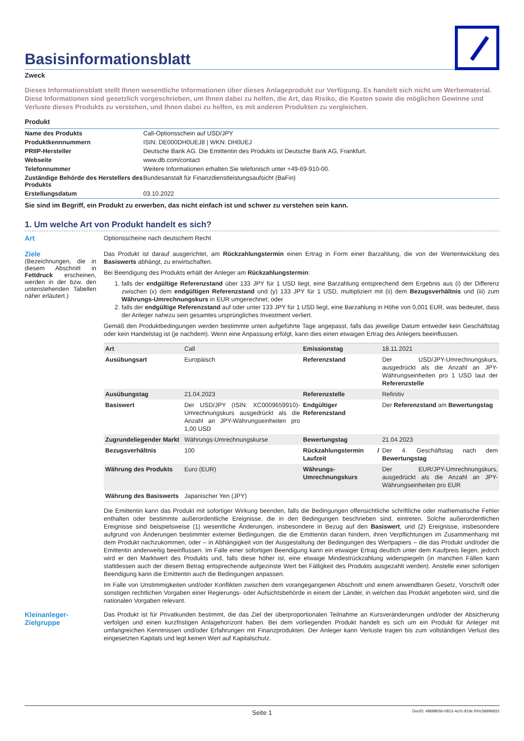Basisinformationsblatt
Zweck
Dieses Informationsblatt stellt Ihnen wesentliche Informationen über dieses Anlageprodukt zur Verfügung. Es handelt sich nicht um Werbematerial. Diese Informationen sind gesetzlich vorgeschrieben, um Ihnen dabei zu helfen, die Art, das Risiko, die Kosten sowie die möglichen Gewinne und Verluste dieses Produkts zu verstehen, und Ihnen dabei zu helfen, es mit anderen Produkten zu vergleichen.
Produkt
| Name des Produkts | Call-Optionsschein auf USD/JPY |
| Produktkennnummern | ISIN: DE000DH0UEJ8 / WKN: DH0UEJ |
| PRIIP-Hersteller | Deutsche Bank AG. Die Emittentin des Produkts ist Deutsche Bank AG, Frankfurt. |
| Webseite | www.db.com/contact |
| Telefonnummer | Weitere Informationen erhalten Sie telefonisch unter +49-69-910-00. |
| Zuständige Behörde des Herstellers des Produkts | Bundesanstalt für Finanzdienstleistungsaufsicht (BaFin) |
| Erstellungsdatum | 03.10.2022 |
Sie sind im Begriff, ein Produkt zu erwerben, das nicht einfach ist und schwer zu verstehen sein kann.
1. Um welche Art von Produkt handelt es sich?
Art
Optionsscheine nach deutschem Recht
Ziele
(Bezeichnungen, die in diesem Abschnitt in Fettdruck erscheinen, werden in der bzw. den untenstehenden Tabellen näher erläutert.)
Das Produkt ist darauf ausgerichtet, am Rückzahlungstermin einen Ertrag in Form einer Barzahlung, die von der Wertentwicklung des Basiswerts abhängt, zu erwirtschaften.
Bei Beendigung des Produkts erhält der Anleger am Rückzahlungstermin:
1. falls der endgültige Referenzstand über 133 JPY für 1 USD liegt, eine Barzahlung entsprechend dem Ergebnis aus (i) der Differenz zwischen (x) dem endgültigen Referenzstand und (y) 133 JPY für 1 USD, multipliziert mit (ii) dem Bezugsverhältnis und (iii) zum Währungs-Umrechnungskurs in EUR umgerechnet; oder
2. falls der endgültige Referenzstand auf oder unter 133 JPY für 1 USD liegt, eine Barzahlung in Höhe von 0,001 EUR, was bedeutet, dass der Anleger nahezu sein gesamtes ursprüngliches Investment verliert.
Gemäß den Produktbedingungen werden bestimmte unten aufgeführte Tage angepasst, falls das jeweilige Datum entweder kein Geschäftstag oder kein Handelstag ist (je nachdem). Wenn eine Anpassung erfolgt, kann dies einen etwaigen Ertrag des Anlegers beeinflussen.
| Art | Call | Emissionstag | 18.11.2021 |
| Ausübungsart | Europäisch | Referenzstand | Der USD/JPY-Umrechnungskurs, ausgedrückt als die Anzahl an JPY-Währungseinheiten pro 1 USD laut der Referenzstelle |
| Ausübungstag | 21.04.2023 | Referenzstelle | Refinitiv |
| Basiswert | Der USD/JPY (ISIN: XC0009659910)-Umrechnungskurs ausgedrückt als die Anzahl an JPY-Währungseinheiten pro 1,00 USD | Endgültiger Referenzstand | Der Referenzstand am Bewertungstag |
| Zugrundeliegender Markt | Währungs-Umrechnungskurse | Bewertungstag | 21.04.2023 |
| Bezugsverhältnis | 100 | Rückzahlungstermin / Laufzeit | Der 4. Geschäftstag nach dem Bewertungstag |
| Währung des Produkts | Euro (EUR) | Währungs-Umrechnungskurs | Der EUR/JPY-Umrechnungskurs, ausgedrückt als die Anzahl an JPY-Währungseinheiten pro EUR |
| Währung des Basiswerts | Japanischer Yen (JPY) | | |
Die Emittentin kann das Produkt mit sofortiger Wirkung beenden, falls die Bedingungen offensichtliche schriftliche oder mathematische Fehler enthalten oder bestimmte außerordentliche Ereignisse, die in den Bedingungen beschrieben sind, eintreten. Solche außerordentlichen Ereignisse sind beispielsweise (1) wesentliche Änderungen, insbesondere in Bezug auf den Basiswert, und (2) Ereignisse, insbesondere aufgrund von Änderungen bestimmter externer Bedingungen, die die Emittentin daran hindern, ihren Verpflichtungen im Zusammenhang mit dem Produkt nachzukommen, oder – in Abhängigkeit von der Ausgestaltung der Bedingungen des Wertpapiers – die das Produkt und/oder die Emittentin anderweitig beeinflussen. Im Falle einer sofortigen Beendigung kann ein etwaiger Ertrag deutlich unter dem Kaufpreis liegen, jedoch wird er den Marktwert des Produkts und, falls diese höher ist, eine etwaige Mindestrückzahlung widerspiegeln (in manchen Fällen kann stattdessen auch der diesem Betrag entsprechende aufgezinste Wert bei Fälligkeit des Produkts ausgezahlt werden). Anstelle einer sofortigen Beendigung kann die Emittentin auch die Bedingungen anpassen.
Im Falle von Unstimmigkeiten und/oder Konflikten zwischen dem vorangegangenen Abschnitt und einem anwendbaren Gesetz, Vorschrift oder sonstigen rechtlichen Vorgaben einer Regierungs- oder Aufsichtsbehörde in einem der Länder, in welchen das Produkt angeboten wird, sind die nationalen Vorgaben relevant.
Kleinanleger-Zielgruppe
Das Produkt ist für Privatkunden bestimmt, die das Ziel der überproportionalen Teilnahme an Kursveränderungen und/oder der Absicherung verfolgen und einen kurzfristigen Anlagehorizont haben. Bei dem vorliegenden Produkt handelt es sich um ein Produkt für Anleger mit umfangreichen Kenntnissen und/oder Erfahrungen mit Finanzprodukten. Der Anleger kann Verluste tragen bis zum vollständigen Verlust des eingesetzten Kapitals und legt keinen Wert auf Kapitalschutz.
Seite 1 DocID: 48698b5b-0813-4c01-819c-f00c5899b833